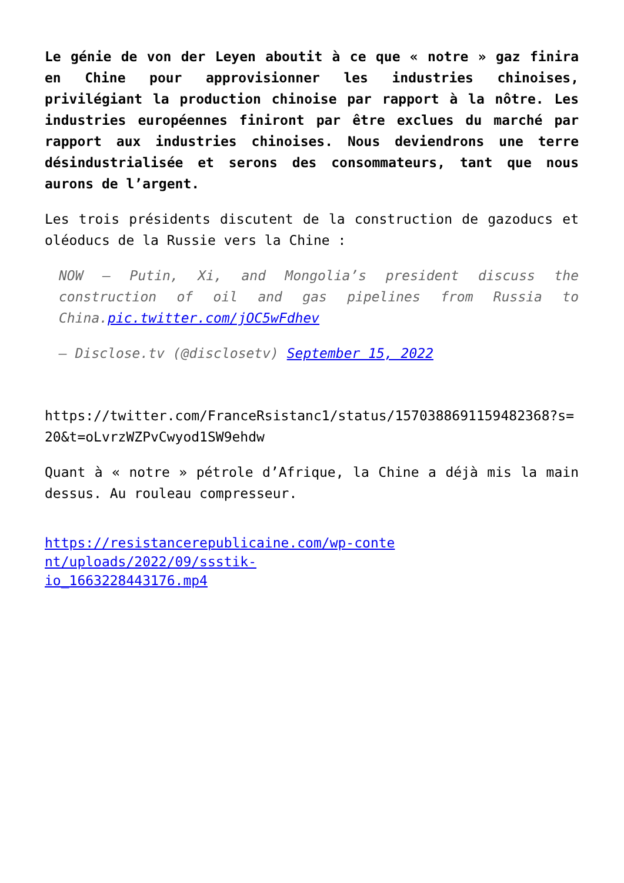Le génie de von der Leyen aboutit à ce que « notre » gaz finira en Chine pour approvisionner les industries chinoises, privilégiant la production chinoise par rapport à la nôtre. Les industries européennes finiront par être exclues du marché par rapport aux industries chinoises. Nous deviendrons une terre désindustrialisée et serons des consommateurs, tant que nous aurons de l’argent.
Les trois présidents discutent de la construction de gazoducs et oléoducs de la Russie vers la Chine :
NOW — Putin, Xi, and Mongolia’s president discuss the construction of oil and gas pipelines from Russia to China.pic.twitter.com/jOC5wFdhev
— Disclose.tv (@disclosetv) September 15, 2022
https://twitter.com/FranceRsistanc1/status/1570388691159482368?s=20&t=oLvrzWZPvCwyod1SW9ehdw
Quant à « notre » pétrole d’Afrique, la Chine a déjà mis la main dessus. Au rouleau compresseur.
https://resistancerepublicaine.com/wp-conte
nt/uploads/2022/09/ssstik-
io_1663228443176.mp4